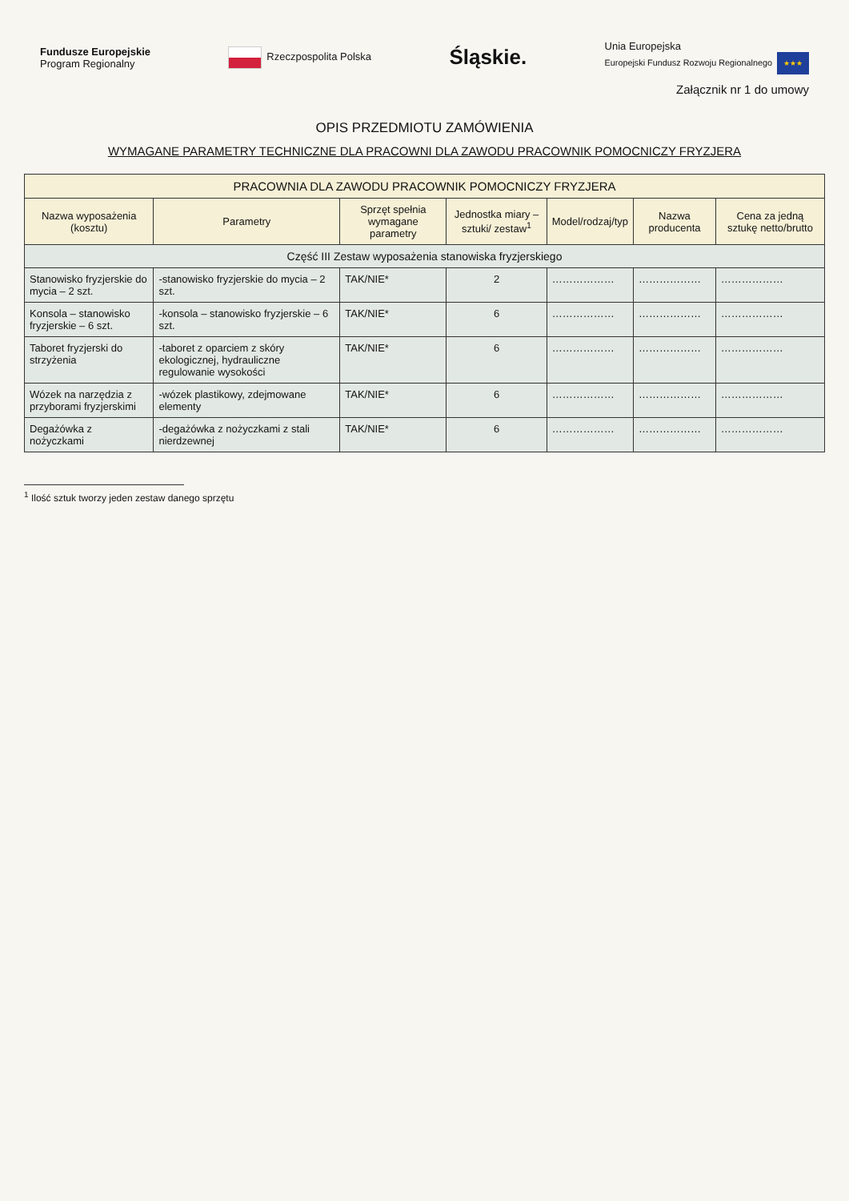Fundusze Europejskie
Program Regionalny Rzeczpospolita Polska Śląskie. Unia Europejska
Europejski Fundusz Rozwoju Regionalnego ★★★
Załącznik nr 1 do umowy
OPIS PRZEDMIOTU ZAMÓWIENIA
WYMAGANE PARAMETRY TECHNICZNE DLA PRACOWNI DLA ZAWODU PRACOWNIK POMOCNICZY FRYZJERA
| PRACOWNIA DLA ZAWODU PRACOWNIK POMOCNICZY FRYZJERA | | | | | | |
| --- | --- | --- | --- | --- | --- | --- |
| Nazwa wyposażenia (kosztu) | Parametry | Sprzęt spełnia wymagane parametry | Jednostka miary – sztuki/ zestaw<sup>1</sup> | Model/rodzaj/typ | Nazwa producenta | Cena za jedną sztukę netto/brutto |
| Część III Zestaw wyposażenia stanowiska fryzjerskiego | | | | | | |
| Stanowisko fryzjerskie do mycia – 2 szt. | -stanowisko fryzjerskie do mycia – 2 szt. | TAK/NIE* | 2 | ……………… | ……………… | ……………… |
| Konsola – stanowisko fryzjerskie – 6 szt. | -konsola – stanowisko fryzjerskie – 6 szt. | TAK/NIE* | 6 | ……………… | ……………… | ……………… |
| Taboret fryzjerski do strzyżenia | -taboret z oparciem z skóry ekologicznej, hydrauliczne regulowanie wysokości | TAK/NIE* | 6 | ……………… | ……………… | ……………… |
| Wózek na narzędzia z przyborami fryzjerskimi | -wózek plastikowy, zdejmowane elementy | TAK/NIE* | 6 | ……………… | ……………… | ……………… |
| Degażówka z nożyczkami | -degażówka z nożyczkami z stali nierdzewnej | TAK/NIE* | 6 | ……………… | ……………… | ……………… |
<sup>1</sup> Ilość sztuk tworzy jeden zestaw danego sprzętu